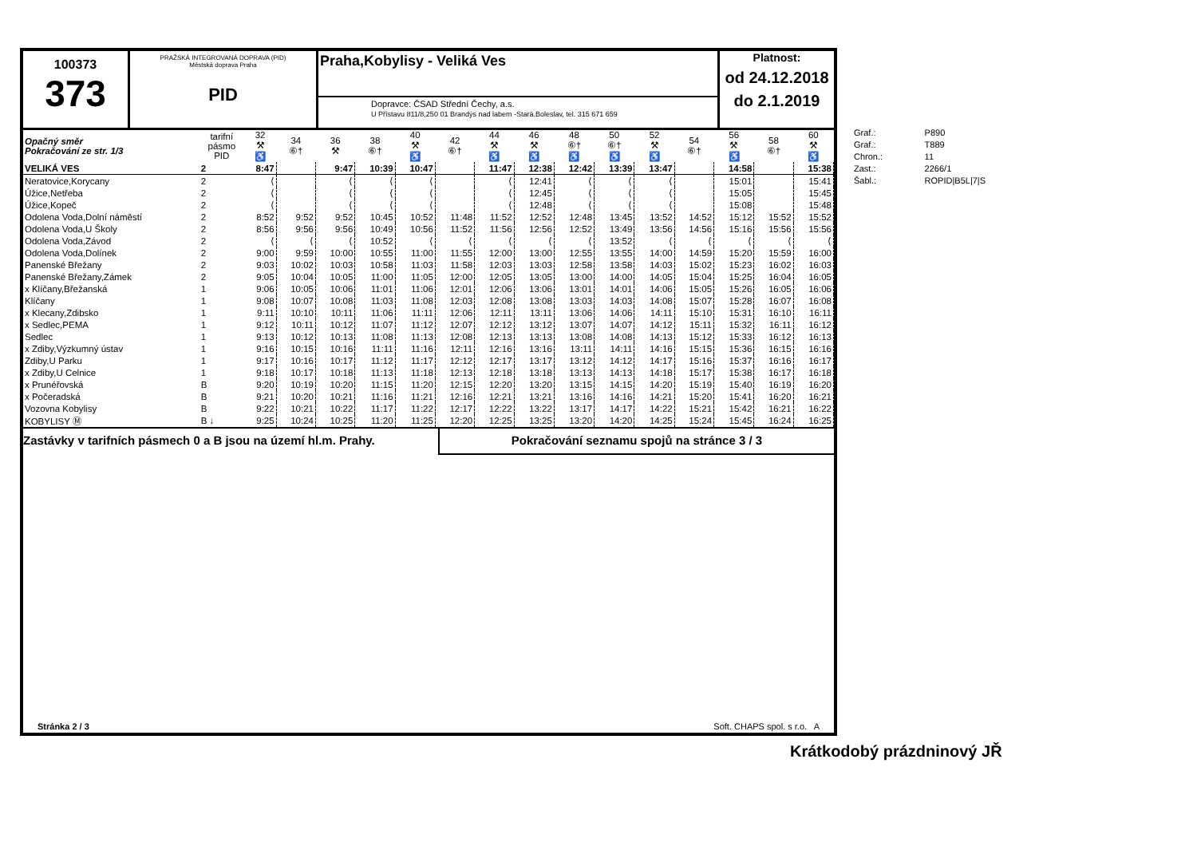100373
373
PRAŽSKÁ INTEGROVANÁ DOPRAVA (PID)
Městská doprava Praha
PID
Praha,Kobylisy - Veliká Ves
Dopravce: ČSAD Střední Čechy, a.s.
U Přístavu 811/8,250 01 Brandýs nad labem -Stará.Boleslav, tel. 315 671 659
Platnost:
od 24.12.2018
do 2.1.2019
| Opačný směr Pokračování ze str. 1/3 | tarifní pásmo PID | 32 ⚒ ♿ | 34 ⑥† | 36 ⚒ | 38 ⑥† | 40 ⚒ ♿ | 42 ⑥† | 44 ⚒ ♿ | 46 ⚒ ♿ | 48 ⑥† ♿ | 50 ⑥† ♿ | 52 ⚒ ♿ | 54 ⑥† | 56 ⚒ ♿ | 58 ⑥† | 60 ⚒ ♿ |
| --- | --- | --- | --- | --- | --- | --- | --- | --- | --- | --- | --- | --- | --- | --- | --- | --- |
| VELIKÁ VES | 2 | 8:47 | | 9:47 | 10:39 | 10:47 | | 11:47 | 12:38 | 12:42 | 13:39 | 13:47 | | 14:58 | | 15:38 |
| Neratovice,Korycany | 2 | ⟨ | | ⟨ | ⟨ | ⟨ | | ⟨ | 12:41 | ⟨ | ⟨ | ⟨ | | 15:01 | | 15:41 |
| Úžice,Netřeba | 2 | ⟨ | | ⟨ | ⟨ | ⟨ | | ⟨ | 12:45 | ⟨ | ⟨ | ⟨ | | 15:05 | | 15:45 |
| Úžice,Kopeč | 2 | ⟨ | | ⟨ | ⟨ | ⟨ | | ⟨ | 12:48 | ⟨ | ⟨ | ⟨ | | 15:08 | | 15:48 |
| Odolena Voda,Dolní náměstí | 2 | 8:52 | 9:52 | 9:52 | 10:45 | 10:52 | 11:48 | 11:52 | 12:52 | 12:48 | 13:45 | 13:52 | 14:52 | 15:12 | 15:52 | 15:52 |
| Odolena Voda,U Školy | 2 | 8:56 | 9:56 | 9:56 | 10:49 | 10:56 | 11:52 | 11:56 | 12:56 | 12:52 | 13:49 | 13:56 | 14:56 | 15:16 | 15:56 | 15:56 |
| Odolena Voda,Závod | 2 | ⟨ | ⟨ | ⟨ | 10:52 | ⟨ | ⟨ | ⟨ | ⟨ | ⟨ | 13:52 | ⟨ | ⟨ | ⟨ | ⟨ | ⟨ |
| Odolena Voda,Dolínek | 2 | 9:00 | 9:59 | 10:00 | 10:55 | 11:00 | 11:55 | 12:00 | 13:00 | 12:55 | 13:55 | 14:00 | 14:59 | 15:20 | 15:59 | 16:00 |
| Panenské Břežany | 2 | 9:03 | 10:02 | 10:03 | 10:58 | 11:03 | 11:58 | 12:03 | 13:03 | 12:58 | 13:58 | 14:03 | 15:02 | 15:23 | 16:02 | 16:03 |
| Panenské Břežany,Zámek | 2 | 9:05 | 10:04 | 10:05 | 11:00 | 11:05 | 12:00 | 12:05 | 13:05 | 13:00 | 14:00 | 14:05 | 15:04 | 15:25 | 16:04 | 16:05 |
| x Klíčany,Břežanská | 1 | 9:06 | 10:05 | 10:06 | 11:01 | 11:06 | 12:01 | 12:06 | 13:06 | 13:01 | 14:01 | 14:06 | 15:05 | 15:26 | 16:05 | 16:06 |
| Klíčany | 1 | 9:08 | 10:07 | 10:08 | 11:03 | 11:08 | 12:03 | 12:08 | 13:08 | 13:03 | 14:03 | 14:08 | 15:07 | 15:28 | 16:07 | 16:08 |
| x Klecany,Zdibsko | 1 | 9:11 | 10:10 | 10:11 | 11:06 | 11:11 | 12:06 | 12:11 | 13:11 | 13:06 | 14:06 | 14:11 | 15:10 | 15:31 | 16:10 | 16:11 |
| x Sedlec,PEMA | 1 | 9:12 | 10:11 | 10:12 | 11:07 | 11:12 | 12:07 | 12:12 | 13:12 | 13:07 | 14:07 | 14:12 | 15:11 | 15:32 | 16:11 | 16:12 |
| Sedlec | 1 | 9:13 | 10:12 | 10:13 | 11:08 | 11:13 | 12:08 | 12:13 | 13:13 | 13:08 | 14:08 | 14:13 | 15:12 | 15:33 | 16:12 | 16:13 |
| x Zdiby,Výzkumný ústav | 1 | 9:16 | 10:15 | 10:16 | 11:11 | 11:16 | 12:11 | 12:16 | 13:16 | 13:11 | 14:11 | 14:16 | 15:15 | 15:36 | 16:15 | 16:16 |
| Zdiby,U Parku | 1 | 9:17 | 10:16 | 10:17 | 11:12 | 11:17 | 12:12 | 12:17 | 13:17 | 13:12 | 14:12 | 14:17 | 15:16 | 15:37 | 16:16 | 16:17 |
| x Zdiby,U Celnice | 1 | 9:18 | 10:17 | 10:18 | 11:13 | 11:18 | 12:13 | 12:18 | 13:18 | 13:13 | 14:13 | 14:18 | 15:17 | 15:38 | 16:17 | 16:18 |
| x Prunéřovská | B | 9:20 | 10:19 | 10:20 | 11:15 | 11:20 | 12:15 | 12:20 | 13:20 | 13:15 | 14:15 | 14:20 | 15:19 | 15:40 | 16:19 | 16:20 |
| x Počeradská | B | 9:21 | 10:20 | 10:21 | 11:16 | 11:21 | 12:16 | 12:21 | 13:21 | 13:16 | 14:16 | 14:21 | 15:20 | 15:41 | 16:20 | 16:21 |
| Vozovna Kobylisy | B | 9:22 | 10:21 | 10:22 | 11:17 | 11:22 | 12:17 | 12:22 | 13:22 | 13:17 | 14:17 | 14:22 | 15:21 | 15:42 | 16:21 | 16:22 |
| KOBYLISY Ⓜ | B ↓ | 9:25 | 10:24 | 10:25 | 11:20 | 11:25 | 12:20 | 12:25 | 13:25 | 13:20 | 14:20 | 14:25 | 15:24 | 15:45 | 16:24 | 16:25 |
Zastávky v tarifních pásmech 0 a B jsou na území hl.m. Prahy.
Pokračování seznamu spojů na stránce 3 / 3
Stránka 2 / 3 Soft. CHAPS spol. s r.o. A
| Graf.: | P890 |
| Graf.: | T889 |
| Chron.: | 11 |
| Zast.: | 2266/1 |
| Šabl.: | ROPID/B5L/7/S |
Krátkodobý prázdninový JŘ